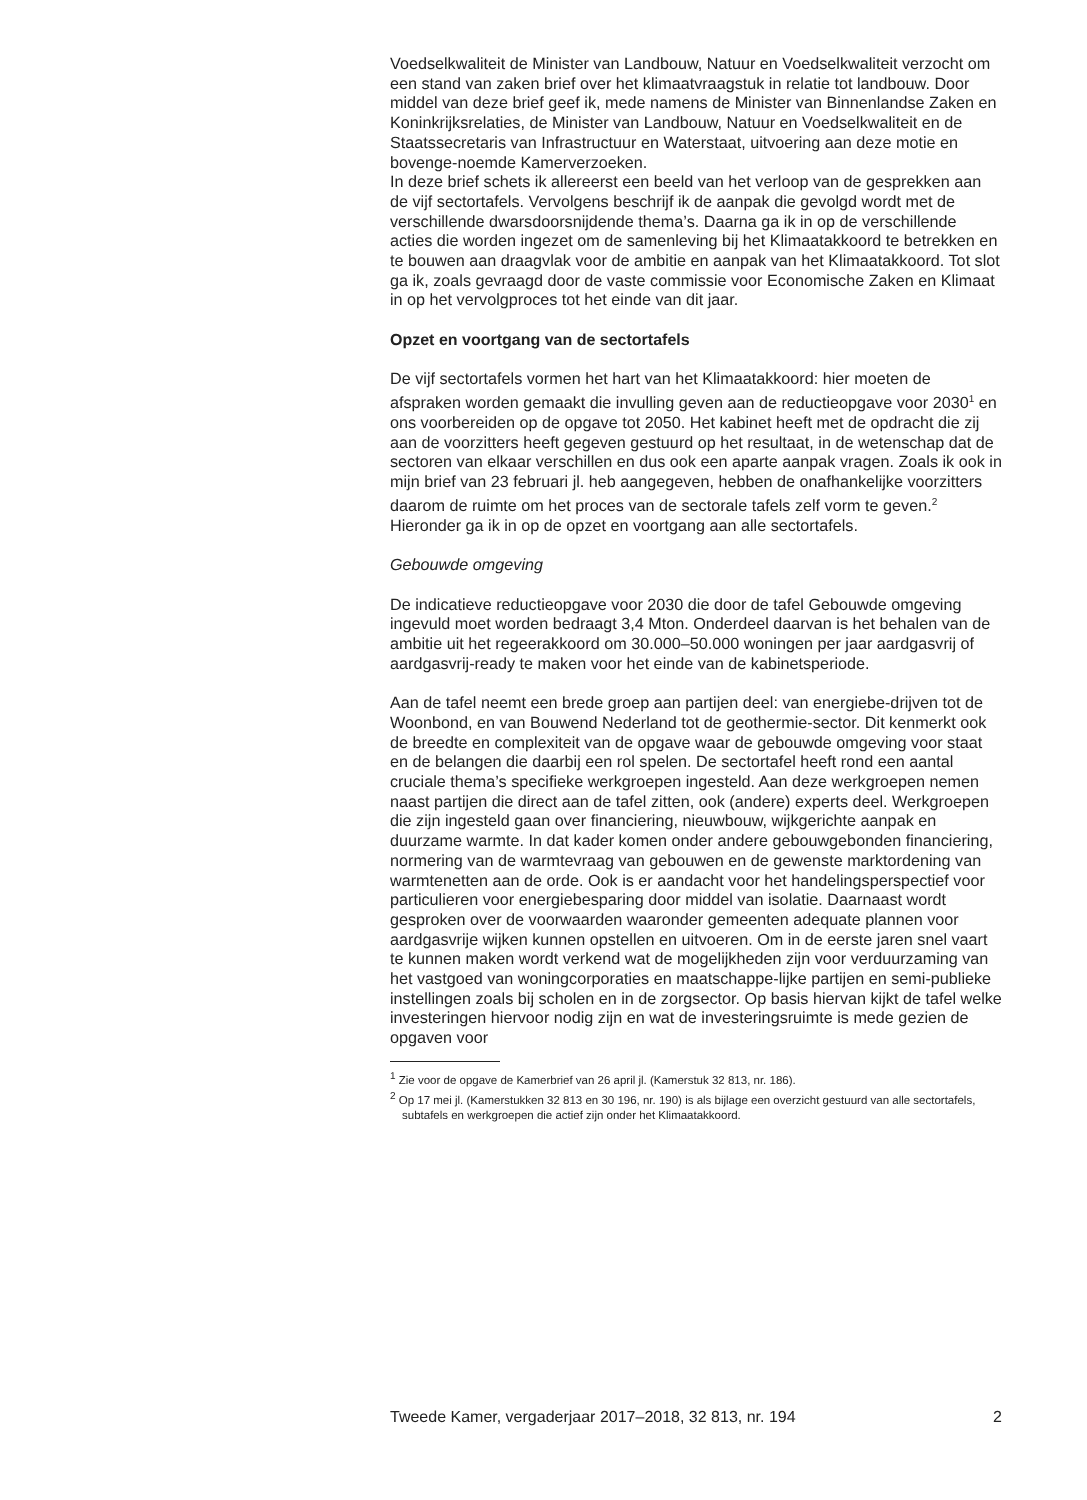Voedselkwaliteit de Minister van Landbouw, Natuur en Voedselkwaliteit verzocht om een stand van zaken brief over het klimaatvraagstuk in relatie tot landbouw. Door middel van deze brief geef ik, mede namens de Minister van Binnenlandse Zaken en Koninkrijksrelaties, de Minister van Landbouw, Natuur en Voedselkwaliteit en de Staatssecretaris van Infrastructuur en Waterstaat, uitvoering aan deze motie en bovenge-noemde Kamerverzoeken.
In deze brief schets ik allereerst een beeld van het verloop van de gesprekken aan de vijf sectortafels. Vervolgens beschrijf ik de aanpak die gevolgd wordt met de verschillende dwarsdoorsnijdende thema’s. Daarna ga ik in op de verschillende acties die worden ingezet om de samenleving bij het Klimaatakkoord te betrekken en te bouwen aan draagvlak voor de ambitie en aanpak van het Klimaatakkoord. Tot slot ga ik, zoals gevraagd door de vaste commissie voor Economische Zaken en Klimaat in op het vervolgproces tot het einde van dit jaar.
Opzet en voortgang van de sectortafels
De vijf sectortafels vormen het hart van het Klimaatakkoord: hier moeten de afspraken worden gemaakt die invulling geven aan de reductieopgave voor 2030<sup>1</sup> en ons voorbereiden op de opgave tot 2050. Het kabinet heeft met de opdracht die zij aan de voorzitters heeft gegeven gestuurd op het resultaat, in de wetenschap dat de sectoren van elkaar verschillen en dus ook een aparte aanpak vragen. Zoals ik ook in mijn brief van 23 februari jl. heb aangegeven, hebben de onafhankelijke voorzitters daarom de ruimte om het proces van de sectorale tafels zelf vorm te geven.<sup>2</sup> Hieronder ga ik in op de opzet en voortgang aan alle sectortafels.
Gebouwde omgeving
De indicatieve reductieopgave voor 2030 die door de tafel Gebouwde omgeving ingevuld moet worden bedraagt 3,4 Mton. Onderdeel daarvan is het behalen van de ambitie uit het regeerakkoord om 30.000–50.000 woningen per jaar aardgasvrij of aardgasvrij-ready te maken voor het einde van de kabinetsperiode.
Aan de tafel neemt een brede groep aan partijen deel: van energiebe-drijven tot de Woonbond, en van Bouwend Nederland tot de geothermie-sector. Dit kenmerkt ook de breedte en complexiteit van de opgave waar de gebouwde omgeving voor staat en de belangen die daarbij een rol spelen. De sectortafel heeft rond een aantal cruciale thema’s specifieke werkgroepen ingesteld. Aan deze werkgroepen nemen naast partijen die direct aan de tafel zitten, ook (andere) experts deel. Werkgroepen die zijn ingesteld gaan over financiering, nieuwbouw, wijkgerichte aanpak en duurzame warmte. In dat kader komen onder andere gebouwgebonden financiering, normering van de warmtevraag van gebouwen en de gewenste marktordening van warmtenetten aan de orde. Ook is er aandacht voor het handelingsperspectief voor particulieren voor energiebesparing door middel van isolatie. Daarnaast wordt gesproken over de voorwaarden waaronder gemeenten adequate plannen voor aardgasvrije wijken kunnen opstellen en uitvoeren. Om in de eerste jaren snel vaart te kunnen maken wordt verkend wat de mogelijkheden zijn voor verduurzaming van het vastgoed van woningcorporaties en maatschappe-lijke partijen en semi-publieke instellingen zoals bij scholen en in de zorgsector. Op basis hiervan kijkt de tafel welke investeringen hiervoor nodig zijn en wat de investeringsruimte is mede gezien de opgaven voor
<sup>1</sup> Zie voor de opgave de Kamerbrief van 26 april jl. (Kamerstuk 32 813, nr. 186).
<sup>2</sup> Op 17 mei jl. (Kamerstukken 32 813 en 30 196, nr. 190) is als bijlage een overzicht gestuurd van alle sectortafels, subtafels en werkgroepen die actief zijn onder het Klimaatakkoord.
Tweede Kamer, vergaderjaar 2017–2018, 32 813, nr. 194 2